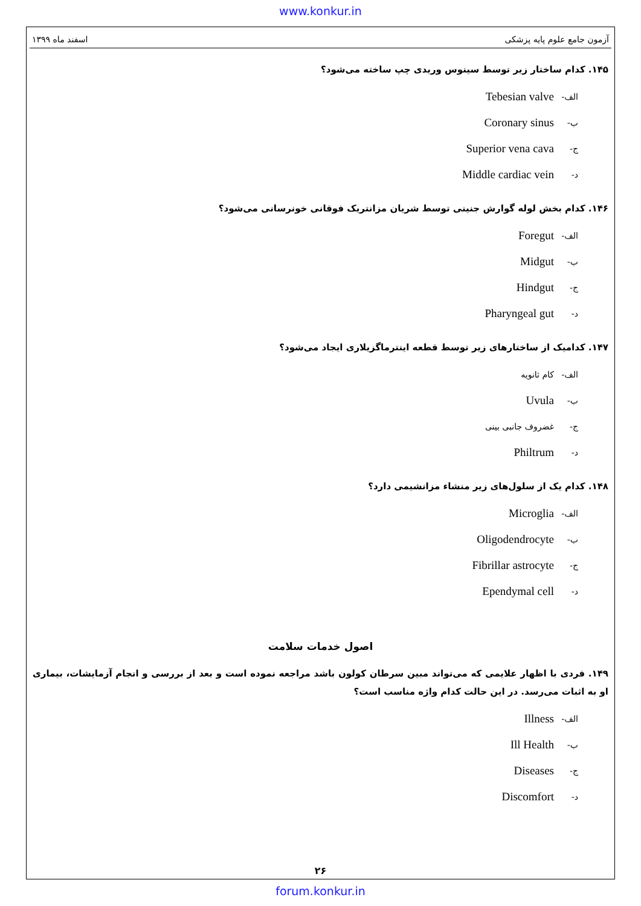www.konkur.in
آزمون جامع علوم پایه پزشکی اسفند ماه ۱۳۹۹
۱۴۵. کدام ساختار زیر توسط سینوس وریدی چپ ساخته می‌شود؟
الف- Tebesian valve
ب- Coronary sinus
ج- Superior vena cava
د- Middle cardiac vein
۱۴۶. کدام بخش لوله گوارش جنینی توسط شریان مزانتریک فوقانی خونرسانی می‌شود؟
الف- Foregut
ب- Midgut
ج- Hindgut
د- Pharyngeal gut
۱۴۷. کدامیک از ساختارهای زیر توسط قطعه اینترماگزیلاری ایجاد می‌شود؟
الف- کام ثانویه
ب- Uvula
ج- غضروف جانبی بینی
د- Philtrum
۱۴۸. کدام یک از سلول‌های زیر منشاء مزانشیمی دارد؟
الف- Microglia
ب- Oligodendrocyte
ج- Fibrillar astrocyte
د- Ependymal cell
اصول خدمات سلامت
۱۴۹. فردی با اظهار علایمی که می‌تواند مبین سرطان کولون باشد مراجعه نموده است و بعد از بررسی و انجام آزمایشات، بیماری او به اثبات می‌رسد. در این حالت کدام واژه مناسب است؟
الف- Illness
ب- Ill Health
ج- Diseases
د- Discomfort
۲۶
forum.konkur.in